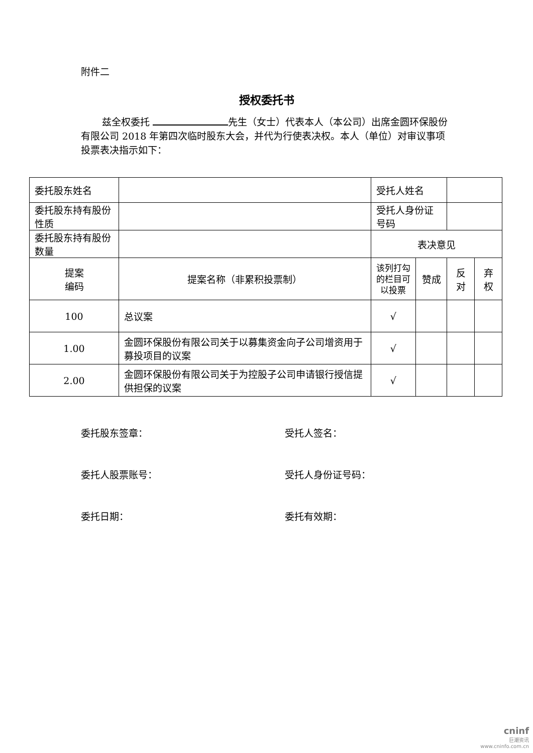附件二
授权委托书
兹全权委托 先生（女士）代表本人（本公司）出席金圆环保股份有限公司 2018 年第四次临时股东大会，并代为行使表决权。本人（单位）对审议事项投票表决指示如下：
| 委托股东姓名 | | | 受托人姓名 | | | |
| 委托股东持有股份性质 | | | 受托人身份证号码 | | | |
| 委托股东持有股份数量 | | | 表决意见 | | | |
| 提案 编码 | 提案名称（非累积投票制） | | 该列打勾 的栏目可 以投票 | 赞成 | 反对 | 弃权 |
| 100 | 总议案 | | √ | | | |
| 1.00 | 金圆环保股份有限公司关于以募集资金向子公司增资用于募投项目的议案 | | √ | | | |
| 2.00 | 金圆环保股份有限公司关于为控股子公司申请银行授信提供担保的议案 | | √ | | | |
委托股东签章： 受托人签名：
委托人股票账号： 受托人身份证号码：
委托日期： 委托有效期：
cninf
巨潮资讯
www.cninfo.com.cn